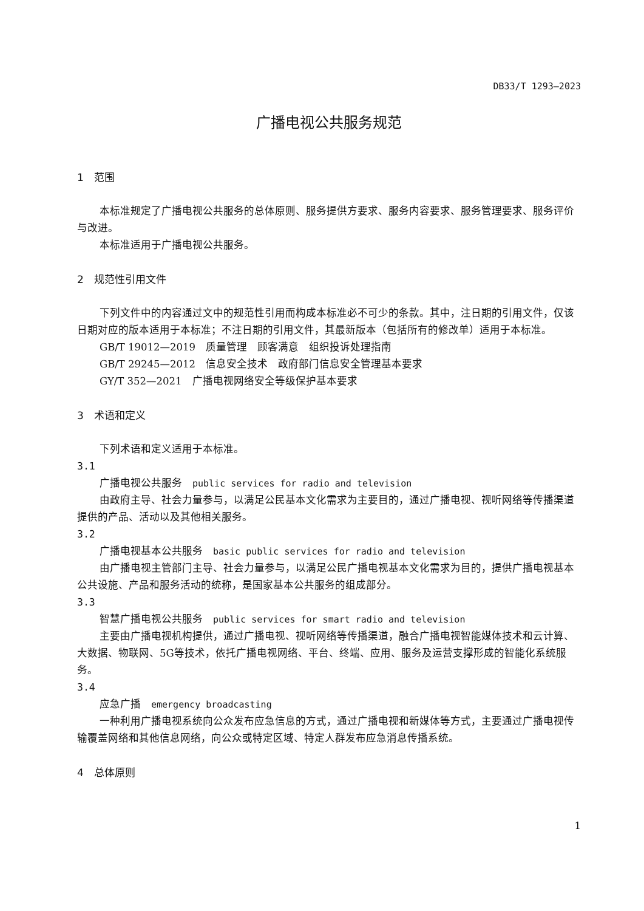DB33/T 1293—2023
广播电视公共服务规范
1　范围
本标准规定了广播电视公共服务的总体原则、服务提供方要求、服务内容要求、服务管理要求、服务评价与改进。
本标准适用于广播电视公共服务。
2　规范性引用文件
下列文件中的内容通过文中的规范性引用而构成本标准必不可少的条款。其中，注日期的引用文件，仅该日期对应的版本适用于本标准；不注日期的引用文件，其最新版本（包括所有的修改单）适用于本标准。
GB/T 19012—2019　质量管理　顾客满意　组织投诉处理指南
GB/T 29245—2012　信息安全技术　政府部门信息安全管理基本要求
GY/T 352—2021　广播电视网络安全等级保护基本要求
3　术语和定义
下列术语和定义适用于本标准。
3.1
广播电视公共服务　public services for radio and television
由政府主导、社会力量参与，以满足公民基本文化需求为主要目的，通过广播电视、视听网络等传播渠道提供的产品、活动以及其他相关服务。
3.2
广播电视基本公共服务　basic public services for radio and television
由广播电视主管部门主导、社会力量参与，以满足公民广播电视基本文化需求为目的，提供广播电视基本公共设施、产品和服务活动的统称，是国家基本公共服务的组成部分。
3.3
智慧广播电视公共服务　public services for smart radio and television
主要由广播电视机构提供，通过广播电视、视听网络等传播渠道，融合广播电视智能媒体技术和云计算、大数据、物联网、5G等技术，依托广播电视网络、平台、终端、应用、服务及运营支撑形成的智能化系统服务。
3.4
应急广播　emergency broadcasting
一种利用广播电视系统向公众发布应急信息的方式，通过广播电视和新媒体等方式，主要通过广播电视传输覆盖网络和其他信息网络，向公众或特定区域、特定人群发布应急消息传播系统。
4　总体原则
1